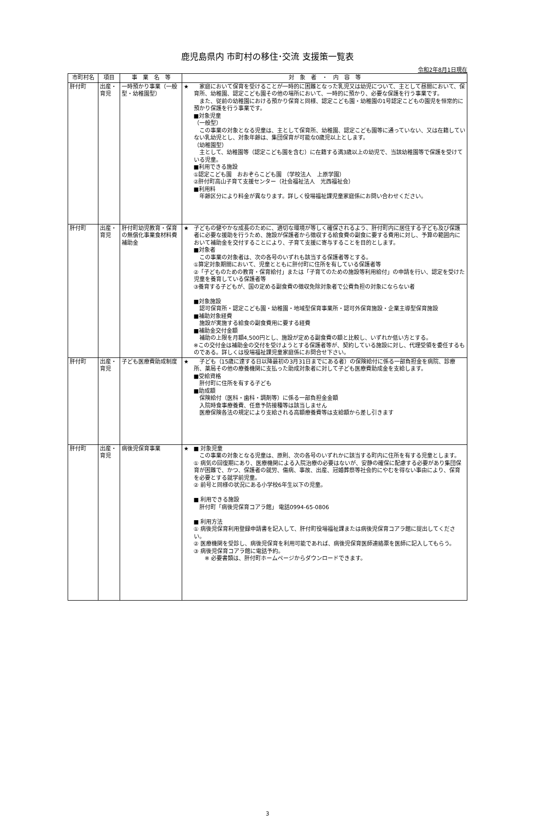鹿児島県内 市町村の移住･交流 支援策一覧表
令和2年8月1日現在
| 市町村名 | 項目 | 事 業 名 等 | 対 象 者 ・ 内 容 等 | |
| --- | --- | --- | --- | --- |
| 肝付町 | 出産・育児 | 一時預かり事業（一般型・幼稚園型） | ★ | 家庭において保育を受けることが一時的に困難となった乳児又は幼児について、主として昼間において、保育所、幼稚園、認定こども園その他の場所において、一時的に預かり、必要な保護を行う事業です。 また、従前の幼稚園における預かり保育と同様、認定こども園・幼稚園の1号認定こどもの園児を恒常的に預かり保護を行う事業です。 ■対象児童 （一般型） この事業の対象となる児童は、主として保育所、幼稚園、認定こども園等に通っていない、又は在籍していない乳幼児とし、対象年齢は、集団保育が可能な0歳児以上とします。 （幼稚園型） 主として、幼稚園等（認定こども園を含む）に在籍する満3歳以上の幼児で、当該幼稚園等で保護を受けている児童。 ■利用できる施設 ①認定こども園 おおぞらこども園 （学校法人 上原学園） ②肝付町高山子育て支援センター（社会福祉法人 光西福祉会） ■利用料 年齢区分により料金が異なります。詳しく役場福祉課児童家庭係にお問い合わせください。 |
| 肝付町 | 出産・育児 | 肝付町幼児教育・保育の無償化事業食材料費補助金 | ★ | 子どもの健やかな成長のために、適切な環境が等しく確保されるよう、肝付町内に居住する子ども及び保護者に必要な援助を行うため、施設が保護者から徴収する給食費の副食に要する費用に対し、予算の範囲内において補助金を交付することにより、子育て支援に寄与することを目的とします。 ■対象者 この事業の対象者は、次の各号のいずれも該当する保護者等とする。 ①算定対象期間において、児童とともに肝付町に住所を有している保護者等 ②「子どものための教育・保育給付」または「子育てのための施設等利用給付」の申請を行い、認定を受けた児童を養育している保護者等 ③養育する子どもが、国の定める副食費の徴収免除対象者で公費負担の対象にならない者 ■対象施設 認可保育所・認定こども園・幼稚園・地域型保育事業所・認可外保育施設・企業主導型保育施設 ■補助対象経費 施設が実施する給食の副食費用に要する経費 ■補助金交付金額 補助の上限を月額4,500円とし、施設が定める副食費の額と比較し、いずれか低い方とする。 ※この交付金は補助金の交付を受けようとする保護者等が、契約している施設に対し、代理受領を委任するものである。詳しくは役場福祉課児童家庭係にお問合せ下さい。 |
| 肝付町 | 出産・育児 | 子ども医療費助成制度 | ★ | 子ども（15歳に達する日以降最初の3月31日までにある者）の保険給付に係る一部負担金を病院、診療所、薬局その他の療養機関に支払った助成対象者に対して子ども医療費助成金を支給します。 ■受給資格 肝付町に住所を有する子ども ■助成額 保険給付（医科・歯科・調剤等）に係る一部負担金金額 入院時食事療養費、任意予防接種等は該当しません 医療保険各法の規定により支給される高額療養費等は支給額から差し引きます |
| 肝付町 | 出産・育児 | 病後児保育事業 | ★ | ■ 対象児童 この事業の対象となる児童は、原則、次の各号のいずれかに該当する町内に住所を有する児童とします。 ① 病気の回復期にあり、医療機関による入院治療の必要はないが、安静の確保に配慮する必要があり集団保育が困難で、かつ、保護者の就労、傷病、事故、出産、冠婚葬祭等社会的にやむを得ない事由により、保育を必要とする就学前児童。 ② 前号と同様の状況にある小学校6年生以下の児童。 ■ 利用できる施設 肝付町「病後児保育コアラ館」 電話0994-65-0806 ■ 利用方法 ① 病後児保育利用登録申請書を記入して、肝付町役場福祉課または病後児保育コアラ館に提出してください。 ② 医療機関を受診し、病後児保育を利用可能であれば、病後児保育医師連絡票を医師に記入してもらう。 ③ 病後児保育コアラ館に電話予約。 ※ 必要書類は、肝付町ホームページからダウンロードできます。 |
3